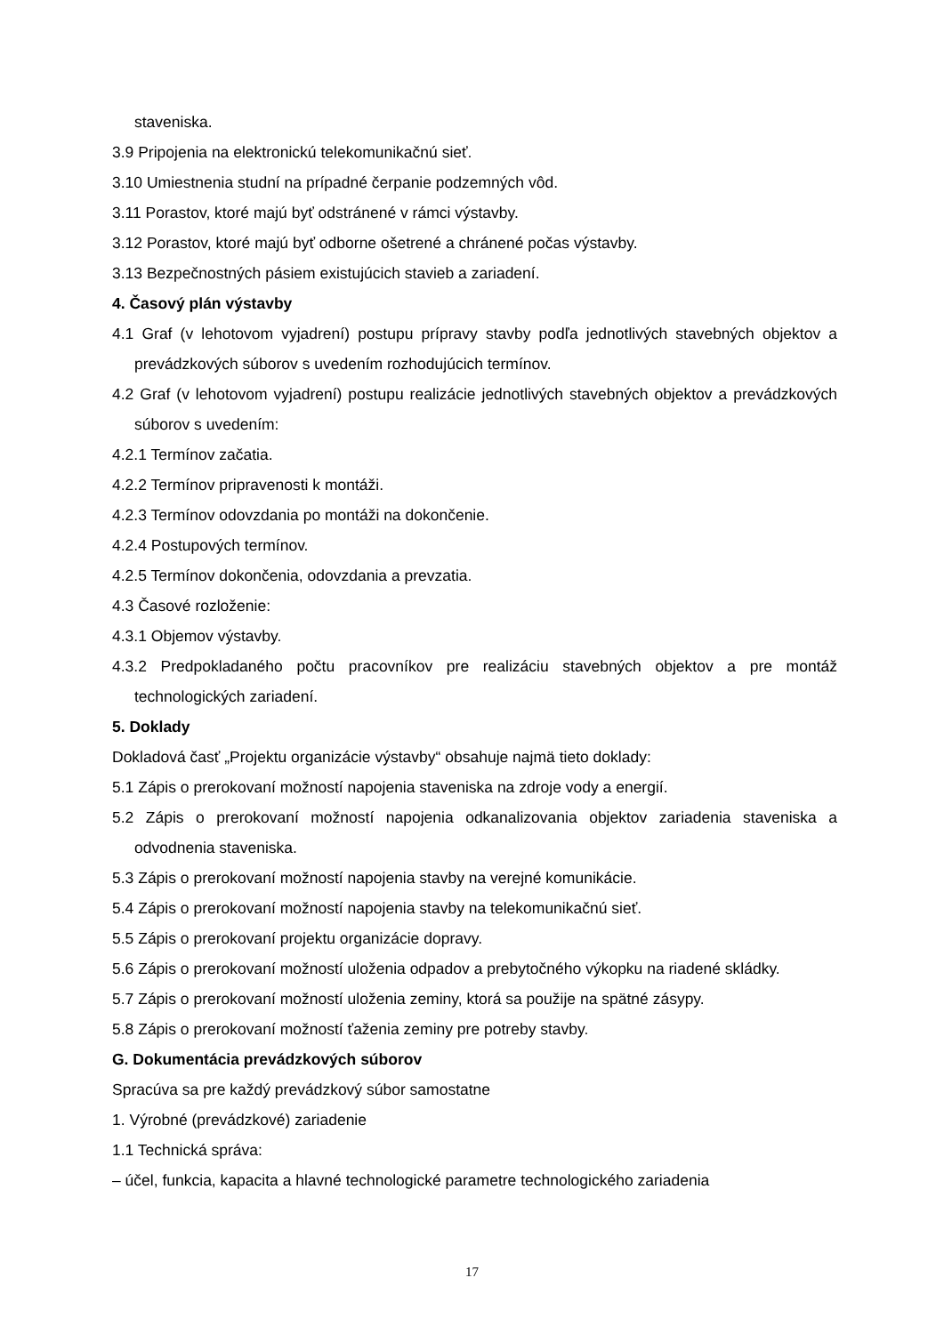staveniska.
3.9 Pripojenia na elektronickú telekomunikačnú sieť.
3.10 Umiestnenia studní na prípadné čerpanie podzemných vôd.
3.11 Porastov, ktoré majú byť odstránené v rámci výstavby.
3.12 Porastov, ktoré majú byť odborne ošetrené a chránené počas výstavby.
3.13 Bezpečnostných pásiem existujúcich stavieb a zariadení.
4. Časový plán výstavby
4.1 Graf (v lehotovom vyjadrení) postupu prípravy stavby podľa jednotlivých stavebných objektov a prevádzkových súborov s uvedením rozhodujúcich termínov.
4.2 Graf (v lehotovom vyjadrení) postupu realizácie jednotlivých stavebných objektov a prevádzkových súborov s uvedením:
4.2.1 Termínov začatia.
4.2.2 Termínov pripravenosti k montáži.
4.2.3 Termínov odovzdania po montáži na dokončenie.
4.2.4 Postupových termínov.
4.2.5 Termínov dokončenia, odovzdania a prevzatia.
4.3 Časové rozloženie:
4.3.1 Objemov výstavby.
4.3.2 Predpokladaného počtu pracovníkov pre realizáciu stavebných objektov a pre montáž technologických zariadení.
5. Doklady
Dokladová časť „Projektu organizácie výstavby“ obsahuje najmä tieto doklady:
5.1 Zápis o prerokovaní možností napojenia staveniska na zdroje vody a energií.
5.2 Zápis o prerokovaní možností napojenia odkanalizovania objektov zariadenia staveniska a odvodnenia staveniska.
5.3 Zápis o prerokovaní možností napojenia stavby na verejné komunikácie.
5.4 Zápis o prerokovaní možností napojenia stavby na telekomunikačnú sieť.
5.5 Zápis o prerokovaní projektu organizácie dopravy.
5.6 Zápis o prerokovaní možností uloženia odpadov a prebytočného výkopku na riadené skládky.
5.7 Zápis o prerokovaní možností uloženia zeminy, ktorá sa použije na spätné zásypy.
5.8 Zápis o prerokovaní možností ťaženia zeminy pre potreby stavby.
G. Dokumentácia prevádzkových súborov
Spracúva sa pre každý prevádzkový súbor samostatne
1. Výrobné (prevádzkové) zariadenie
1.1 Technická správa:
– účel, funkcia, kapacita a hlavné technologické parametre technologického zariadenia
17